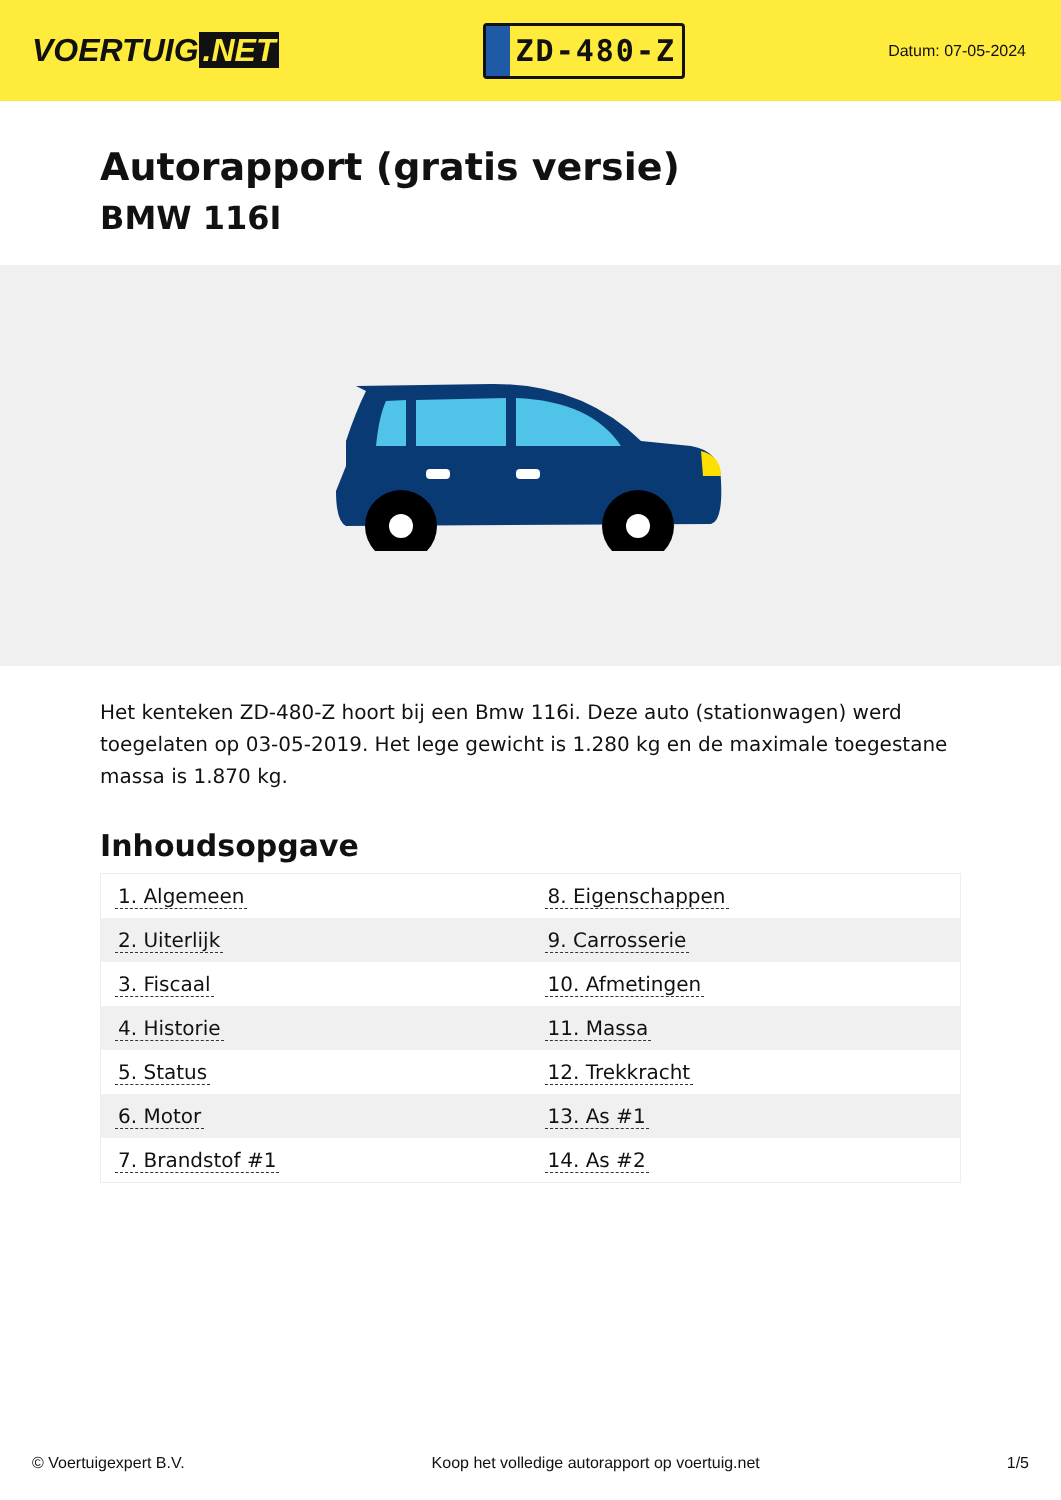VOERTUIG.NET
ZD-480-Z
Datum: 07-05-2024
Autorapport (gratis versie)
BMW 116I
Het kenteken ZD-480-Z hoort bij een Bmw 116i. Deze auto (stationwagen) werd toegelaten op 03-05-2019. Het lege gewicht is 1.280 kg en de maximale toegestane massa is 1.870 kg.
Inhoudsopgave
| 1. Algemeen | 8. Eigenschappen |
| 2. Uiterlijk | 9. Carrosserie |
| 3. Fiscaal | 10. Afmetingen |
| 4. Historie | 11. Massa |
| 5. Status | 12. Trekkracht |
| 6. Motor | 13. As #1 |
| 7. Brandstof #1 | 14. As #2 |
© Voertuigexpert B.V. Koop het volledige autorapport op voertuig.net
1/5